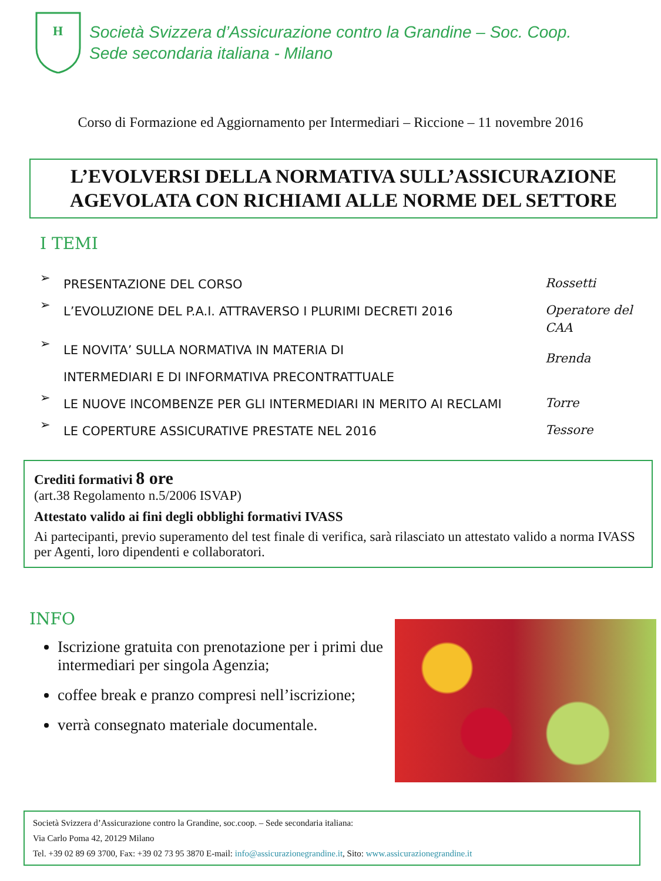H
Società Svizzera d’Assicurazione contro la Grandine – Soc. Coop.
Sede secondaria italiana - Milano
Corso di Formazione ed Aggiornamento per Intermediari – Riccione – 11 novembre 2016
L’EVOLVERSI DELLA NORMATIVA SULL’ASSICURAZIONE
AGEVOLATA CON RICHIAMI ALLE NORME DEL SETTORE
I TEMI
➢
PRESENTAZIONE DEL CORSO
Rossetti
➢
L’EVOLUZIONE DEL P.A.I. ATTRAVERSO I PLURIMI DECRETI 2016
Operatore del
CAA
➢
LE NOVITA’ SULLA NORMATIVA IN MATERIA DI
INTERMEDIARI E DI INFORMATIVA PRECONTRATTUALE
Brenda
➢
LE NUOVE INCOMBENZE PER GLI INTERMEDIARI IN MERITO AI RECLAMI
Torre
➢
LE COPERTURE ASSICURATIVE PRESTATE NEL 2016
Tessore
Crediti formativi 8 ore
(art.38 Regolamento n.5/2006 ISVAP)
Attestato valido ai fini degli obblighi formativi IVASS
Ai partecipanti, previo superamento del test finale di verifica, sarà rilasciato un attestato valido a norma IVASS per Agenti, loro dipendenti e collaboratori.
INFO
Iscrizione gratuita con prenotazione per i primi due intermediari per singola Agenzia;
coffee break e pranzo compresi nell’iscrizione;
verrà consegnato materiale documentale.
Società Svizzera d’Assicurazione contro la Grandine, soc.coop. – Sede secondaria italiana:
Via Carlo Poma 42, 20129 Milano
Tel. +39 02 89 69 3700, Fax: +39 02 73 95 3870 E-mail: info@assicurazionegrandine.it, Sito: www.assicurazionegrandine.it